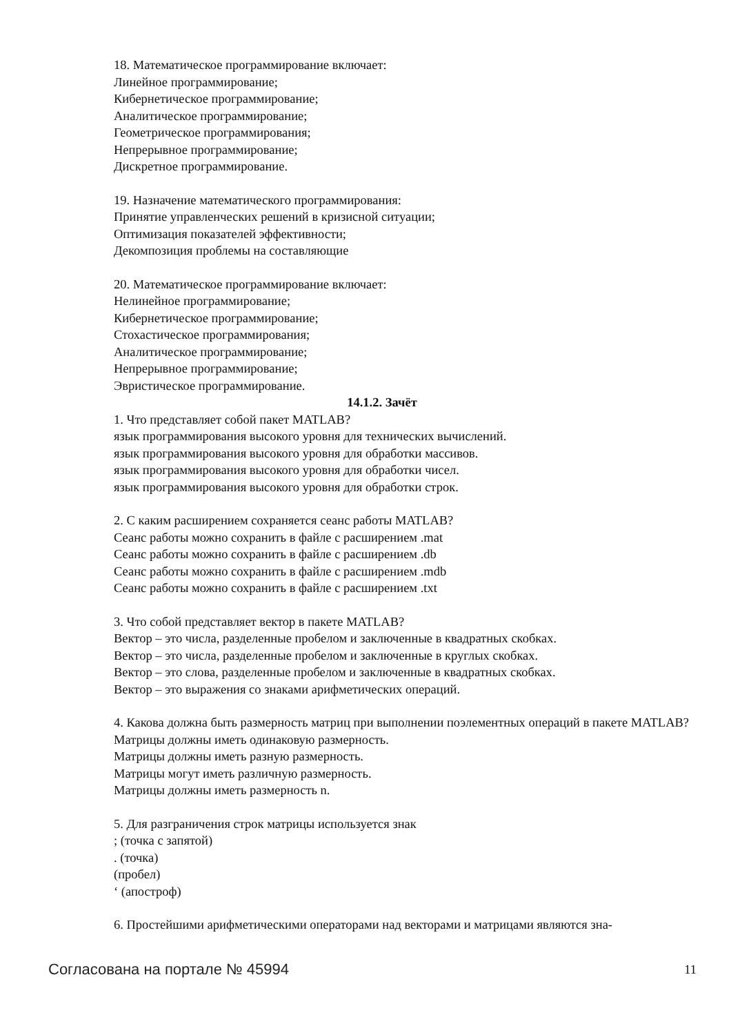18. Математическое программирование включает:
Линейное программирование;
Кибернетическое программирование;
Аналитическое программирование;
Геометрическое программирования;
Непрерывное программирование;
Дискретное программирование.
19. Назначение математического программирования:
Принятие управленческих решений в кризисной ситуации;
Оптимизация показателей эффективности;
Декомпозиция проблемы на составляющие
20. Математическое программирование включает:
Нелинейное программирование;
Кибернетическое программирование;
Стохастическое программирования;
Аналитическое программирование;
Непрерывное программирование;
Эвристическое программирование.
14.1.2. Зачёт
1. Что представляет собой пакет MATLAB?
язык программирования высокого уровня для технических вычислений.
язык программирования высокого уровня для обработки массивов.
язык программирования высокого уровня для обработки чисел.
язык программирования высокого уровня для обработки строк.
2. С каким расширением сохраняется сеанс работы MATLAB?
Сеанс работы можно сохранить в файле с расширением .mat
Сеанс работы можно сохранить в файле с расширением .db
Сеанс работы можно сохранить в файле с расширением .mdb
Сеанс работы можно сохранить в файле с расширением .txt
3. Что собой представляет вектор в пакете MATLAB?
Вектор – это числа, разделенные пробелом и заключенные в квадратных скобках.
Вектор – это числа, разделенные пробелом и заключенные в круглых скобках.
Вектор – это слова, разделенные пробелом и заключенные в квадратных скобках.
Вектор – это выражения со знаками арифметических операций.
4. Какова должна быть размерность матриц при выполнении поэлементных операций в пакете MATLAB?
Матрицы должны иметь одинаковую размерность.
Матрицы должны иметь разную размерность.
Матрицы могут иметь различную размерность.
Матрицы должны иметь размерность n.
5. Для разграничения строк матрицы используется знак
; (точка с запятой)
. (точка)
(пробел)
‘ (апостроф)
6. Простейшими арифметическими операторами над векторами и матрицами являются зна-
Согласована на портале № 45994 11